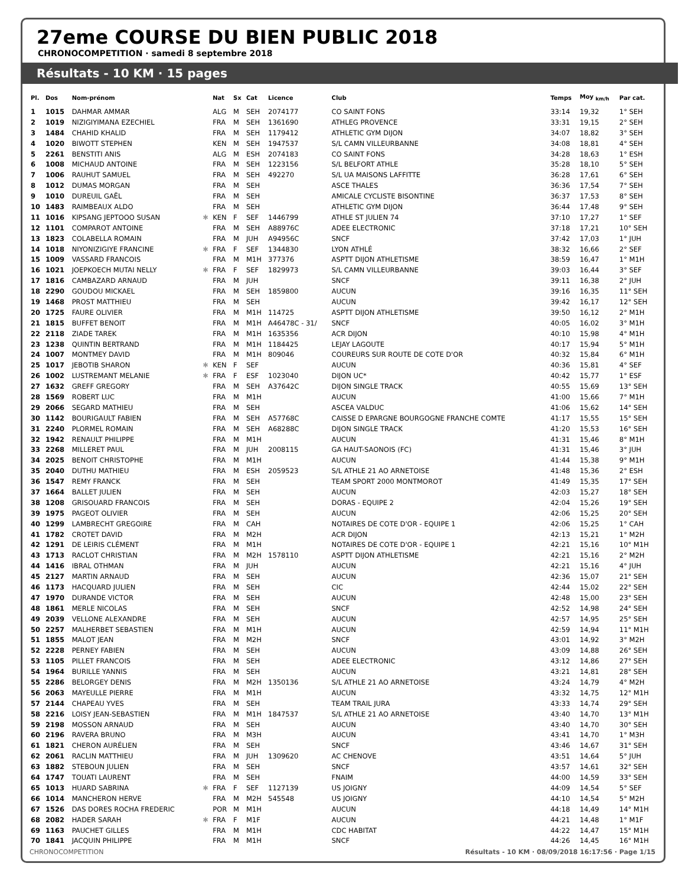27eme COURSE DU BIEN PUBLIC 2018
CHRONOCOMPETITION · samedi 8 septembre 2018
Résultats - 10 KM · 15 pages
| Pl. | Dos | Nom-prénom | | Nat | Sx | Cat | Licence | Club | Temps | Moy <sub>km/h</sub> | Par cat. |
| --- | --- | --- | --- | --- | --- | --- | --- | --- | --- | --- | --- |
| 1 | 1015 | DAHMAR AMMAR | | ALG | M | SEH | 2074177 | CO SAINT FONS | 33:14 | 19,32 | 1° SEH |
| 2 | 1019 | NIZIGIYIMANA EZECHIEL | | FRA | M | SEH | 1361690 | ATHLEG PROVENCE | 33:31 | 19,15 | 2° SEH |
| 3 | 1484 | CHAHID KHALID | | FRA | M | SEH | 1179412 | ATHLETIC GYM DIJON | 34:07 | 18,82 | 3° SEH |
| 4 | 1020 | BIWOTT STEPHEN | | KEN | M | SEH | 1947537 | S/L CAMN VILLEURBANNE | 34:08 | 18,81 | 4° SEH |
| 5 | 2261 | BENSTITI ANIS | | ALG | M | ESH | 2074183 | CO SAINT FONS | 34:28 | 18,63 | 1° ESH |
| 6 | 1008 | MICHAUD ANTOINE | | FRA | M | SEH | 1223156 | S/L BELFORT ATHLE | 35:28 | 18,10 | 5° SEH |
| 7 | 1006 | RAUHUT SAMUEL | | FRA | M | SEH | 492270 | S/L UA MAISONS LAFFITTE | 36:28 | 17,61 | 6° SEH |
| 8 | 1012 | DUMAS MORGAN | | FRA | M | SEH | | ASCE THALES | 36:36 | 17,54 | 7° SEH |
| 9 | 1010 | DUREUIL GAËL | | FRA | M | SEH | | AMICALE CYCLISTE BISONTINE | 36:37 | 17,53 | 8° SEH |
| 10 | 1483 | RAIMBEAUX ALDO | | FRA | M | SEH | | ATHLETIC GYM DIJON | 36:44 | 17,48 | 9° SEH |
| 11 | 1016 | KIPSANG JEPTOOO SUSAN | ✱ | KEN | F | SEF | 1446799 | ATHLE ST JULIEN 74 | 37:10 | 17,27 | 1° SEF |
| 12 | 1101 | COMPAROT ANTOINE | | FRA | M | SEH | A88976C | ADEE ELECTRONIC | 37:18 | 17,21 | 10° SEH |
| 13 | 1823 | COLABELLA ROMAIN | | FRA | M | JUH | A94956C | SNCF | 37:42 | 17,03 | 1° JUH |
| 14 | 1018 | NIYONIZIGIYE FRANCINE | ✱ | FRA | F | SEF | 1344830 | LYON ATHLÉ | 38:32 | 16,66 | 2° SEF |
| 15 | 1009 | VASSARD FRANCOIS | | FRA | M | M1H | 377376 | ASPTT DIJON ATHLETISME | 38:59 | 16,47 | 1° M1H |
| 16 | 1021 | JOEPKOECH MUTAI NELLY | ✱ | FRA | F | SEF | 1829973 | S/L CAMN VILLEURBANNE | 39:03 | 16,44 | 3° SEF |
| 17 | 1816 | CAMBAZARD ARNAUD | | FRA | M | JUH | | SNCF | 39:11 | 16,38 | 2° JUH |
| 18 | 2290 | GOUDOU MICKAEL | | FRA | M | SEH | 1859800 | AUCUN | 39:16 | 16,35 | 11° SEH |
| 19 | 1468 | PROST MATTHIEU | | FRA | M | SEH | | AUCUN | 39:42 | 16,17 | 12° SEH |
| 20 | 1725 | FAURE OLIVIER | | FRA | M | M1H | 114725 | ASPTT DIJON ATHLETISME | 39:50 | 16,12 | 2° M1H |
| 21 | 1815 | BUFFET BENOIT | | FRA | M | M1H | A46478C - 31/ | SNCF | 40:05 | 16,02 | 3° M1H |
| 22 | 2118 | ZIADE TAREK | | FRA | M | M1H | 1635356 | ACR DIJON | 40:10 | 15,98 | 4° M1H |
| 23 | 1238 | QUINTIN BERTRAND | | FRA | M | M1H | 1184425 | LEJAY LAGOUTE | 40:17 | 15,94 | 5° M1H |
| 24 | 1007 | MONTMEY DAVID | | FRA | M | M1H | 809046 | COUREURS SUR ROUTE DE COTE D'OR | 40:32 | 15,84 | 6° M1H |
| 25 | 1017 | JEBOTIB SHARON | ✱ | KEN | F | SEF | | AUCUN | 40:36 | 15,81 | 4° SEF |
| 26 | 1002 | LUSTREMANT MELANIE | ✱ | FRA | F | ESF | 1023040 | DIJON UC* | 40:42 | 15,77 | 1° ESF |
| 27 | 1632 | GREFF GREGORY | | FRA | M | SEH | A37642C | DIJON SINGLE TRACK | 40:55 | 15,69 | 13° SEH |
| 28 | 1569 | ROBERT LUC | | FRA | M | M1H | | AUCUN | 41:00 | 15,66 | 7° M1H |
| 29 | 2066 | SEGARD MATHIEU | | FRA | M | SEH | | ASCEA VALDUC | 41:06 | 15,62 | 14° SEH |
| 30 | 1142 | BOURIGAULT FABIEN | | FRA | M | SEH | A57768C | CAISSE D EPARGNE BOURGOGNE FRANCHE COMTE | 41:17 | 15,55 | 15° SEH |
| 31 | 2240 | PLORMEL ROMAIN | | FRA | M | SEH | A68288C | DIJON SINGLE TRACK | 41:20 | 15,53 | 16° SEH |
| 32 | 1942 | RENAULT PHILIPPE | | FRA | M | M1H | | AUCUN | 41:31 | 15,46 | 8° M1H |
| 33 | 2268 | MILLERET PAUL | | FRA | M | JUH | 2008115 | GA HAUT-SAONOIS (FC) | 41:31 | 15,46 | 3° JUH |
| 34 | 2025 | BENOIT CHRISTOPHE | | FRA | M | M1H | | AUCUN | 41:44 | 15,38 | 9° M1H |
| 35 | 2040 | DUTHU MATHIEU | | FRA | M | ESH | 2059523 | S/L ATHLE 21 AO ARNETOISE | 41:48 | 15,36 | 2° ESH |
| 36 | 1547 | REMY FRANCK | | FRA | M | SEH | | TEAM SPORT 2000 MONTMOROT | 41:49 | 15,35 | 17° SEH |
| 37 | 1664 | BALLET JULIEN | | FRA | M | SEH | | AUCUN | 42:03 | 15,27 | 18° SEH |
| 38 | 1208 | GRISOUARD FRANCOIS | | FRA | M | SEH | | DORAS - EQUIPE 2 | 42:04 | 15,26 | 19° SEH |
| 39 | 1975 | PAGEOT OLIVIER | | FRA | M | SEH | | AUCUN | 42:06 | 15,25 | 20° SEH |
| 40 | 1299 | LAMBRECHT GREGOIRE | | FRA | M | CAH | | NOTAIRES DE COTE D'OR - EQUIPE 1 | 42:06 | 15,25 | 1° CAH |
| 41 | 1782 | CROTET DAVID | | FRA | M | M2H | | ACR DIJON | 42:13 | 15,21 | 1° M2H |
| 42 | 1291 | DE LEIRIS CLÉMENT | | FRA | M | M1H | | NOTAIRES DE COTE D'OR - EQUIPE 1 | 42:21 | 15,16 | 10° M1H |
| 43 | 1713 | RACLOT CHRISTIAN | | FRA | M | M2H | 1578110 | ASPTT DIJON ATHLETISME | 42:21 | 15,16 | 2° M2H |
| 44 | 1416 | IBRAL OTHMAN | | FRA | M | JUH | | AUCUN | 42:21 | 15,16 | 4° JUH |
| 45 | 2127 | MARTIN ARNAUD | | FRA | M | SEH | | AUCUN | 42:36 | 15,07 | 21° SEH |
| 46 | 1173 | HACQUARD JULIEN | | FRA | M | SEH | | CIC | 42:44 | 15,02 | 22° SEH |
| 47 | 1970 | DURANDE VICTOR | | FRA | M | SEH | | AUCUN | 42:48 | 15,00 | 23° SEH |
| 48 | 1861 | MERLE NICOLAS | | FRA | M | SEH | | SNCF | 42:52 | 14,98 | 24° SEH |
| 49 | 2039 | VELLONE ALEXANDRE | | FRA | M | SEH | | AUCUN | 42:57 | 14,95 | 25° SEH |
| 50 | 2257 | MALHERBET SEBASTIEN | | FRA | M | M1H | | AUCUN | 42:59 | 14,94 | 11° M1H |
| 51 | 1855 | MALOT JEAN | | FRA | M | M2H | | SNCF | 43:01 | 14,92 | 3° M2H |
| 52 | 2228 | PERNEY FABIEN | | FRA | M | SEH | | AUCUN | 43:09 | 14,88 | 26° SEH |
| 53 | 1105 | PILLET FRANCOIS | | FRA | M | SEH | | ADEE ELECTRONIC | 43:12 | 14,86 | 27° SEH |
| 54 | 1964 | BURILLE YANNIS | | FRA | M | SEH | | AUCUN | 43:21 | 14,81 | 28° SEH |
| 55 | 2286 | BELORGEY DENIS | | FRA | M | M2H | 1350136 | S/L ATHLE 21 AO ARNETOISE | 43:24 | 14,79 | 4° M2H |
| 56 | 2063 | MAYEULLE PIERRE | | FRA | M | M1H | | AUCUN | 43:32 | 14,75 | 12° M1H |
| 57 | 2144 | CHAPEAU YVES | | FRA | M | SEH | | TEAM TRAIL JURA | 43:33 | 14,74 | 29° SEH |
| 58 | 2216 | LOISY JEAN-SEBASTIEN | | FRA | M | M1H | 1847537 | S/L ATHLE 21 AO ARNETOISE | 43:40 | 14,70 | 13° M1H |
| 59 | 2198 | MOSSON ARNAUD | | FRA | M | SEH | | AUCUN | 43:40 | 14,70 | 30° SEH |
| 60 | 2196 | RAVERA BRUNO | | FRA | M | M3H | | AUCUN | 43:41 | 14,70 | 1° M3H |
| 61 | 1821 | CHERON AURÉLIEN | | FRA | M | SEH | | SNCF | 43:46 | 14,67 | 31° SEH |
| 62 | 2061 | RACLIN MATTHIEU | | FRA | M | JUH | 1309620 | AC CHENOVE | 43:51 | 14,64 | 5° JUH |
| 63 | 1882 | STEBOUN JULIEN | | FRA | M | SEH | | SNCF | 43:57 | 14,61 | 32° SEH |
| 64 | 1747 | TOUATI LAURENT | | FRA | M | SEH | | FNAIM | 44:00 | 14,59 | 33° SEH |
| 65 | 1013 | HUARD SABRINA | ✱ | FRA | F | SEF | 1127139 | US JOIGNY | 44:09 | 14,54 | 5° SEF |
| 66 | 1014 | MANCHERON HERVE | | FRA | M | M2H | 545548 | US JOIGNY | 44:10 | 14,54 | 5° M2H |
| 67 | 1526 | DAS DORES ROCHA FREDERIC | | POR | M | M1H | | AUCUN | 44:18 | 14,49 | 14° M1H |
| 68 | 2082 | HADER SARAH | ✱ | FRA | F | M1F | | AUCUN | 44:21 | 14,48 | 1° M1F |
| 69 | 1163 | PAUCHET GILLES | | FRA | M | M1H | | CDC HABITAT | 44:22 | 14,47 | 15° M1H |
| 70 | 1841 | JACQUIN PHILIPPE | | FRA | M | M1H | | SNCF | 44:26 | 14,45 | 16° M1H |
CHRONOCOMPETITION Résultats - 10 KM · 08/09/2018 16:17:56 · Page 1/15